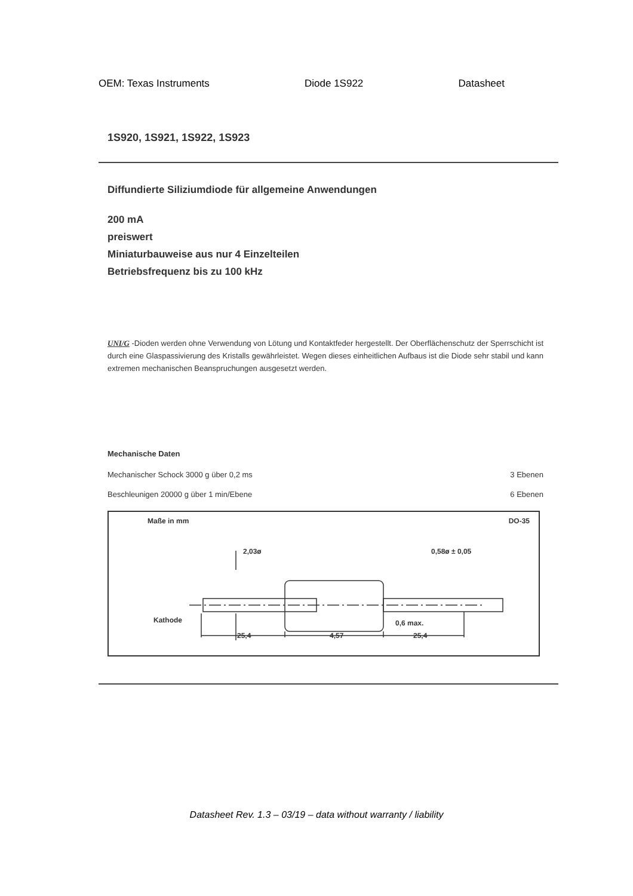OEM: Texas Instruments Diode 1S922 Datasheet
1S920, 1S921, 1S922, 1S923
Diffundierte Siliziumdiode für allgemeine Anwendungen
200 mA
preiswert
Miniaturbauweise aus nur 4 Einzelteilen
Betriebsfrequenz bis zu 100 kHz
UNI/G -Dioden werden ohne Verwendung von Lötung und Kontaktfeder hergestellt. Der Oberflächenschutz der Sperrschicht ist durch eine Glaspassivierung des Kristalls gewährleistet. Wegen dieses einheitlichen Aufbaus ist die Diode sehr stabil und kann extremen mechanischen Beanspruchungen ausgesetzt werden.
Mechanische Daten
Mechanischer Schock 3000 g über 0,2 ms 3 Ebenen
Beschleunigen 20000 g über 1 min/Ebene 6 Ebenen
Maße in mm DO-35
2,03ø
0,58ø ± 0,05
Kathode
0,6 max.
25,4
4,57
25,4
Datasheet Rev. 1.3 – 03/19 – data without warranty / liability